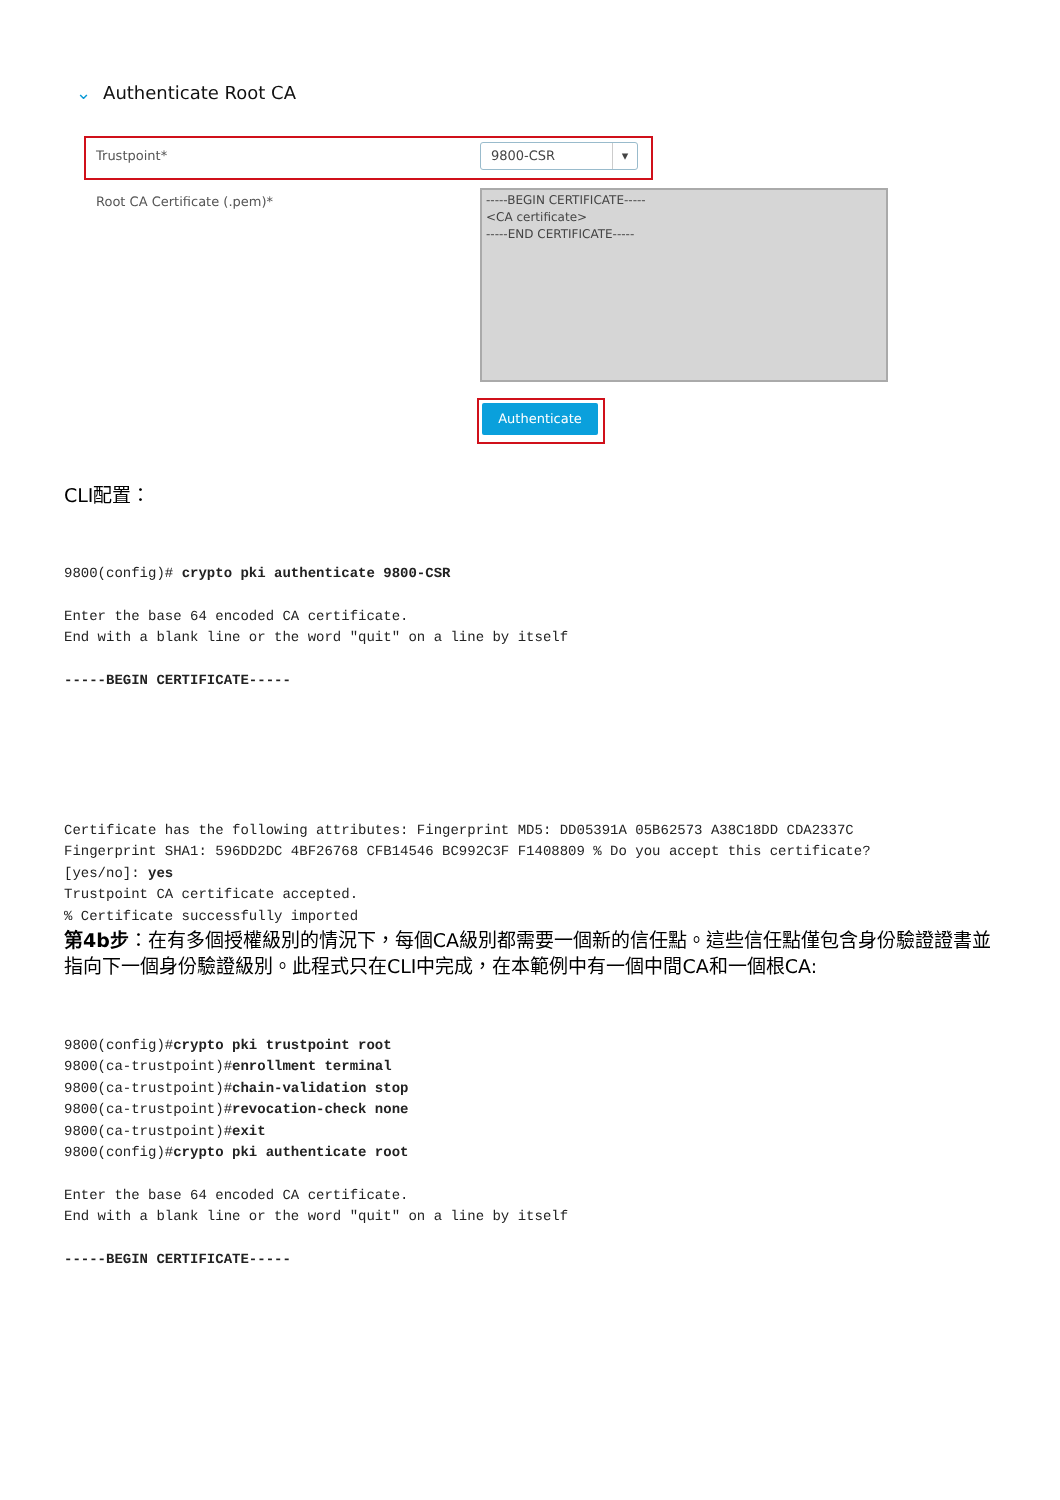⌄ Authenticate Root CA
Trustpoint* 9800-CSR ▾
Root CA Certificate (.pem)*
-----BEGIN CERTIFICATE-----
<CA certificate>
-----END CERTIFICATE-----
Authenticate
CLI配置：
9800(config)# crypto pki authenticate 9800-CSR

Enter the base 64 encoded CA certificate.
End with a blank line or the word "quit" on a line by itself

-----BEGIN CERTIFICATE-----






Certificate has the following attributes: Fingerprint MD5: DD05391A 05B62573 A38C18DD CDA2337C
Fingerprint SHA1: 596DD2DC 4BF26768 CFB14546 BC992C3F F1408809 % Do you accept this certificate?
[yes/no]: yes
Trustpoint CA certificate accepted.
% Certificate successfully imported
第4b步：在有多個授權級別的情況下，每個CA級別都需要一個新的信任點。這些信任點僅包含身份驗證證書並指向下一個身份驗證級別。此程式只在CLI中完成，在本範例中有一個中間CA和一個根CA:
9800(config)#crypto pki trustpoint root
9800(ca-trustpoint)#enrollment terminal
9800(ca-trustpoint)#chain-validation stop
9800(ca-trustpoint)#revocation-check none
9800(ca-trustpoint)#exit
9800(config)#crypto pki authenticate root

Enter the base 64 encoded CA certificate.
End with a blank line or the word "quit" on a line by itself

-----BEGIN CERTIFICATE-----